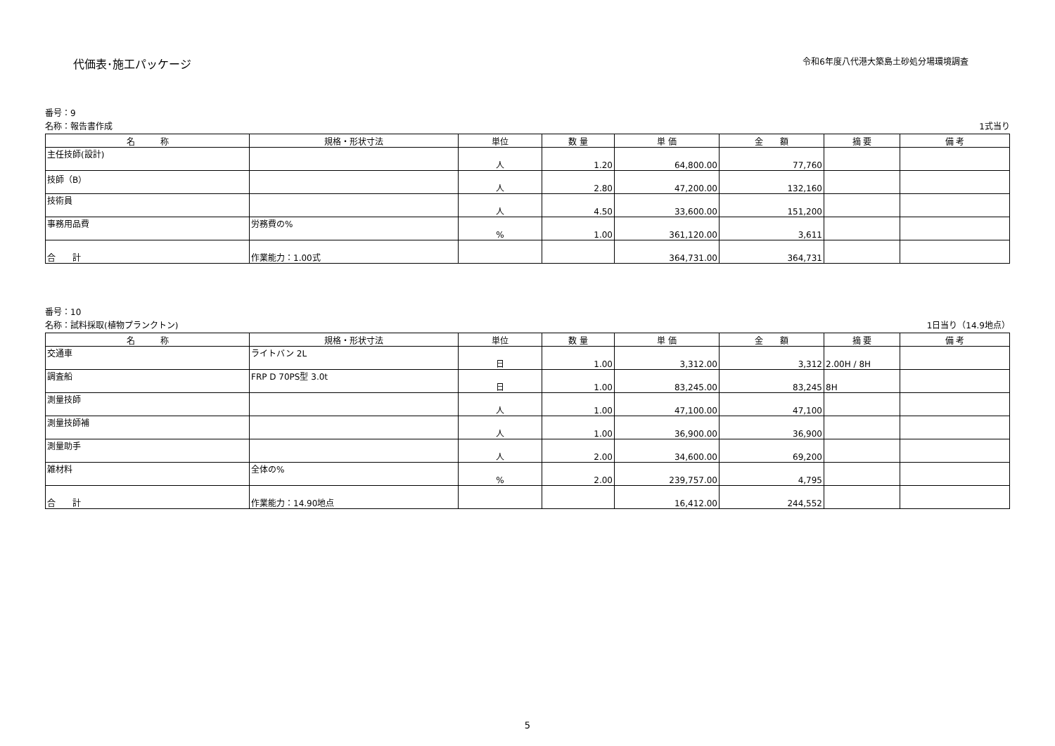代価表･施工パッケージ 令和6年度八代港大築島土砂処分場環境調査
番号：9
名称：報告書作成 1式当り
| 名 称 | 規格・形状寸法 | 単位 | 数 量 | 単 価 | 金 額 | 摘 要 | 備 考 |
| --- | --- | --- | --- | --- | --- | --- | --- |
| 主任技師(設計) | | 人 | 1.20 | 64,800.00 | 77,760 | | |
| 技師（B） | | 人 | 2.80 | 47,200.00 | 132,160 | | |
| 技術員 | | 人 | 4.50 | 33,600.00 | 151,200 | | |
| 事務用品費 | 労務費の% | % | 1.00 | 361,120.00 | 3,611 | | |
| 合 計 | 作業能力：1.00式 | | | 364,731.00 | 364,731 | | |
番号：10
名称：試料採取(植物プランクトン) 1日当り（14.9地点）
| 名 称 | 規格・形状寸法 | 単位 | 数 量 | 単 価 | 金 額 | 摘 要 | 備 考 |
| --- | --- | --- | --- | --- | --- | --- | --- |
| 交通車 | ライトバン 2L | 日 | 1.00 | 3,312.00 | 3,312 | 2.00H / 8H | |
| 調査船 | FRP D 70PS型 3.0t | 日 | 1.00 | 83,245.00 | 83,245 | 8H | |
| 測量技師 | | 人 | 1.00 | 47,100.00 | 47,100 | | |
| 測量技師補 | | 人 | 1.00 | 36,900.00 | 36,900 | | |
| 測量助手 | | 人 | 2.00 | 34,600.00 | 69,200 | | |
| 雑材料 | 全体の% | % | 2.00 | 239,757.00 | 4,795 | | |
| 合 計 | 作業能力：14.90地点 | | | 16,412.00 | 244,552 | | |
5